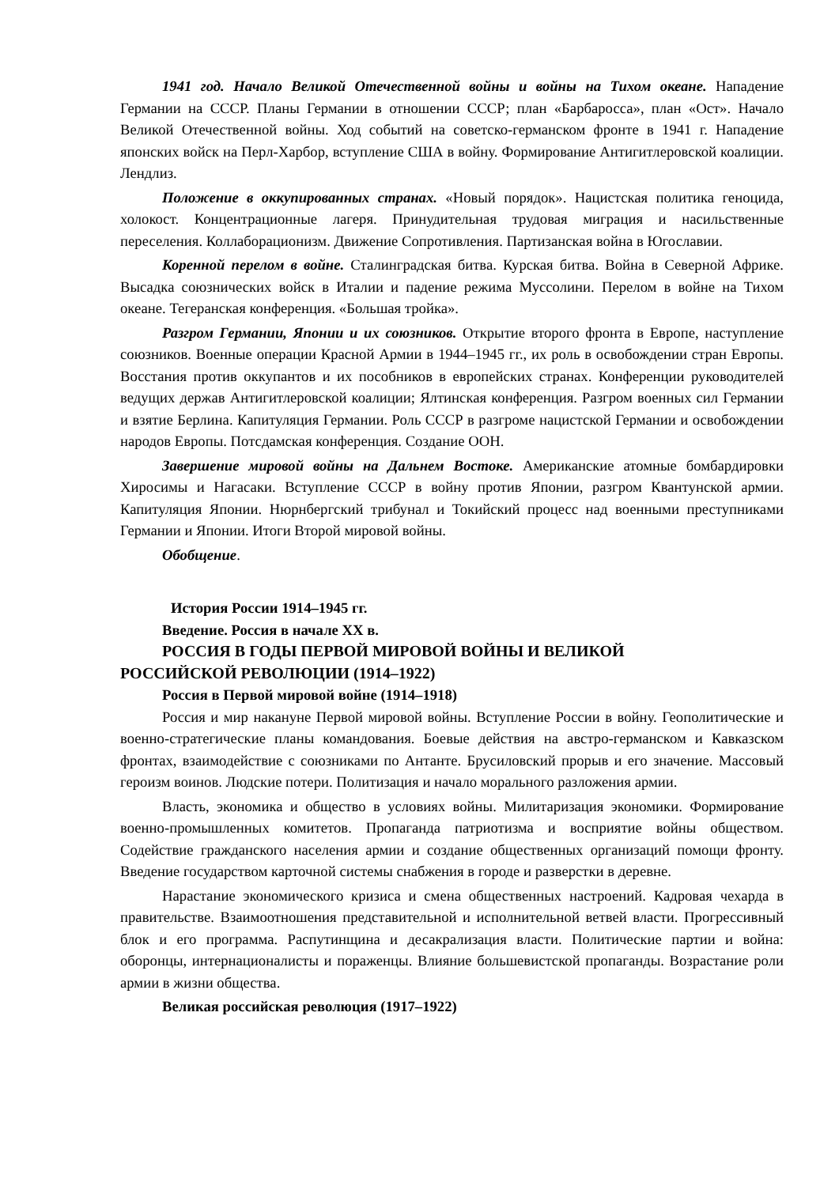1941 год. Начало Великой Отечественной войны и войны на Тихом океане. Нападение Германии на СССР. Планы Германии в отношении СССР; план «Барбаросса», план «Ост». Начало Великой Отечественной войны. Ход событий на советско-германском фронте в 1941 г. Нападение японских войск на Перл-Харбор, вступление США в войну. Формирование Антигитлеровской коалиции. Лендлиз.
Положение в оккупированных странах. «Новый порядок». Нацистская политика геноцида, холокост. Концентрационные лагеря. Принудительная трудовая миграция и насильственные переселения. Коллаборационизм. Движение Сопротивления. Партизанская война в Югославии.
Коренной перелом в войне. Сталинградская битва. Курская битва. Война в Северной Африке. Высадка союзнических войск в Италии и падение режима Муссолини. Перелом в войне на Тихом океане. Тегеранская конференция. «Большая тройка».
Разгром Германии, Японии и их союзников. Открытие второго фронта в Европе, наступление союзников. Военные операции Красной Армии в 1944–1945 гг., их роль в освобождении стран Европы. Восстания против оккупантов и их пособников в европейских странах. Конференции руководителей ведущих держав Антигитлеровской коалиции; Ялтинская конференция. Разгром военных сил Германии и взятие Берлина. Капитуляция Германии. Роль СССР в разгроме нацистской Германии и освобождении народов Европы. Потсдамская конференция. Создание ООН.
Завершение мировой войны на Дальнем Востоке. Американские атомные бомбардировки Хиросимы и Нагасаки. Вступление СССР в войну против Японии, разгром Квантунской армии. Капитуляция Японии. Нюрнбергский трибунал и Токийский процесс над военными преступниками Германии и Японии. Итоги Второй мировой войны.
Обобщение.
История России 1914–1945 гг.
Введение. Россия в начале XX в.
РОССИЯ В ГОДЫ ПЕРВОЙ МИРОВОЙ ВОЙНЫ И ВЕЛИКОЙ
РОССИЙСКОЙ РЕВОЛЮЦИИ (1914–1922)
Россия в Первой мировой войне (1914–1918)
Россия и мир накануне Первой мировой войны. Вступление России в войну. Геополитические и военно-стратегические планы командования. Боевые действия на австро-германском и Кавказском фронтах, взаимодействие с союзниками по Антанте. Брусиловский прорыв и его значение. Массовый героизм воинов. Людские потери. Политизация и начало морального разложения армии.
Власть, экономика и общество в условиях войны. Милитаризация экономики. Формирование военно-промышленных комитетов. Пропаганда патриотизма и восприятие войны обществом. Содействие гражданского населения армии и создание общественных организаций помощи фронту. Введение государством карточной системы снабжения в городе и разверстки в деревне.
Нарастание экономического кризиса и смена общественных настроений. Кадровая чехарда в правительстве. Взаимоотношения представительной и исполнительной ветвей власти. Прогрессивный блок и его программа. Распутинщина и десакрализация власти. Политические партии и война: оборонцы, интернационалисты и пораженцы. Влияние большевистской пропаганды. Возрастание роли армии в жизни общества.
Великая российская революция (1917–1922)